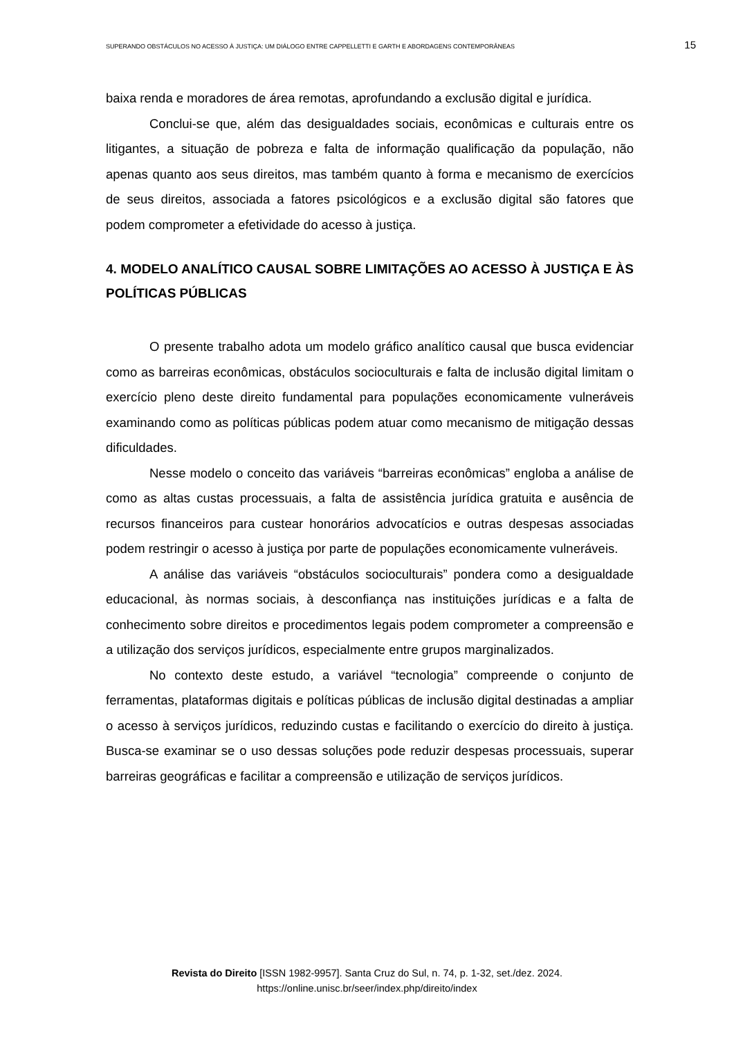SUPERANDO OBSTÁCULOS NO ACESSO À JUSTIÇA: UM DIÁLOGO ENTRE CAPPELLETTI E GARTH E ABORDAGENS CONTEMPORÂNEAS 15
baixa renda e moradores de área remotas, aprofundando a exclusão digital e jurídica.
Conclui-se que, além das desigualdades sociais, econômicas e culturais entre os litigantes, a situação de pobreza e falta de informação qualificação da população, não apenas quanto aos seus direitos, mas também quanto à forma e mecanismo de exercícios de seus direitos, associada a fatores psicológicos e a exclusão digital são fatores que podem comprometer a efetividade do acesso à justiça.
4. MODELO ANALÍTICO CAUSAL SOBRE LIMITAÇÕES AO ACESSO À JUSTIÇA E ÀS POLÍTICAS PÚBLICAS
O presente trabalho adota um modelo gráfico analítico causal que busca evidenciar como as barreiras econômicas, obstáculos socioculturais e falta de inclusão digital limitam o exercício pleno deste direito fundamental para populações economicamente vulneráveis examinando como as políticas públicas podem atuar como mecanismo de mitigação dessas dificuldades.
Nesse modelo o conceito das variáveis “barreiras econômicas” engloba a análise de como as altas custas processuais, a falta de assistência jurídica gratuita e ausência de recursos financeiros para custear honorários advocatícios e outras despesas associadas podem restringir o acesso à justiça por parte de populações economicamente vulneráveis.
A análise das variáveis “obstáculos socioculturais” pondera como a desigualdade educacional, às normas sociais, à desconfiança nas instituições jurídicas e a falta de conhecimento sobre direitos e procedimentos legais podem comprometer a compreensão e a utilização dos serviços jurídicos, especialmente entre grupos marginalizados.
No contexto deste estudo, a variável “tecnologia” compreende o conjunto de ferramentas, plataformas digitais e políticas públicas de inclusão digital destinadas a ampliar o acesso à serviços jurídicos, reduzindo custas e facilitando o exercício do direito à justiça. Busca-se examinar se o uso dessas soluções pode reduzir despesas processuais, superar barreiras geográficas e facilitar a compreensão e utilização de serviços jurídicos.
Revista do Direito [ISSN 1982-9957]. Santa Cruz do Sul, n. 74, p. 1-32, set./dez. 2024.
https://online.unisc.br/seer/index.php/direito/index